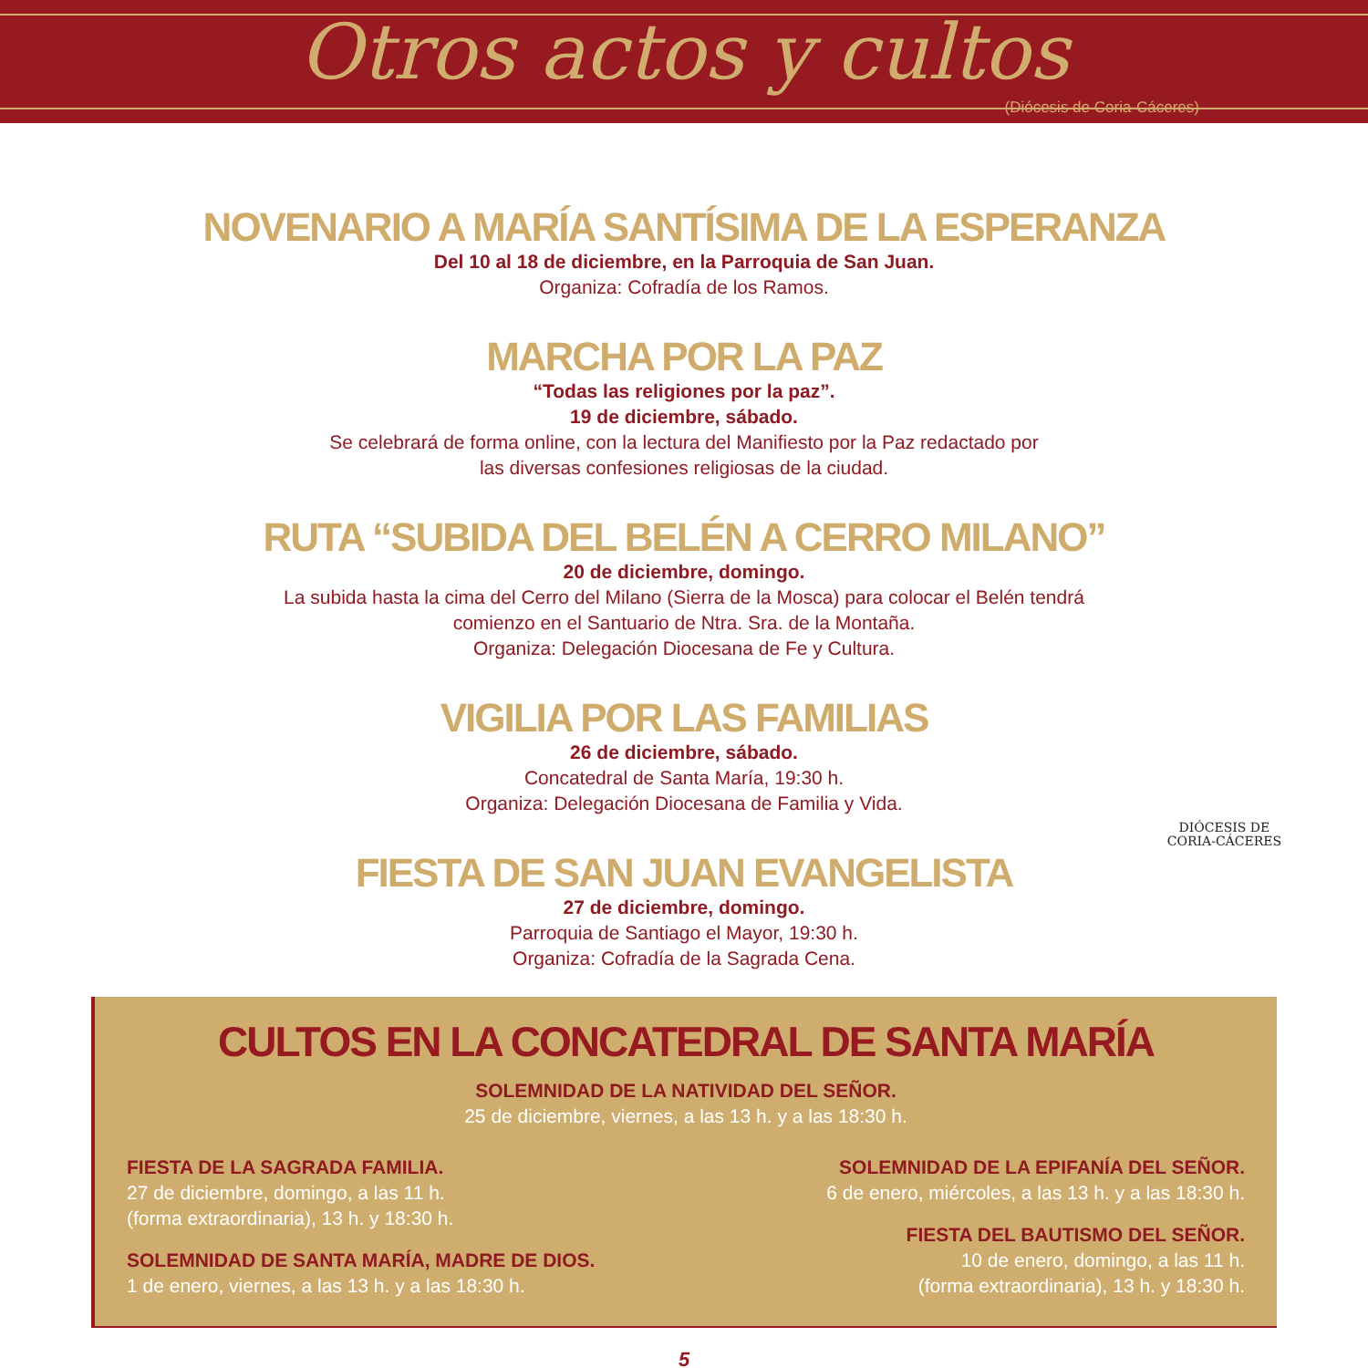Otros actos y cultos
(Diócesis de Coria-Cáceres)
NOVENARIO A MARÍA SANTÍSIMA DE LA ESPERANZA
Del 10 al 18 de diciembre, en la Parroquia de San Juan.
Organiza: Cofradía de los Ramos.
MARCHA POR LA PAZ
“Todas las religiones por la paz”.
19 de diciembre, sábado.
Se celebrará de forma online, con la lectura del Manifiesto por la Paz redactado por
las diversas confesiones religiosas de la ciudad.
RUTA “SUBIDA DEL BELÉN A CERRO MILANO”
20 de diciembre, domingo.
La subida hasta la cima del Cerro del Milano (Sierra de la Mosca) para colocar el Belén tendrá
comienzo en el Santuario de Ntra. Sra. de la Montaña.
Organiza: Delegación Diocesana de Fe y Cultura.
VIGILIA POR LAS FAMILIAS
26 de diciembre, sábado.
Concatedral de Santa María, 19:30 h.
Organiza: Delegación Diocesana de Familia y Vida.
FIESTA DE SAN JUAN EVANGELISTA
27 de diciembre, domingo.
Parroquia de Santiago el Mayor, 19:30 h.
Organiza: Cofradía de la Sagrada Cena.
DIÓCESIS DE
CORIA-CÁCERES
CULTOS EN LA CONCATEDRAL DE SANTA MARÍA
SOLEMNIDAD DE LA NATIVIDAD DEL SEÑOR.
25 de diciembre, viernes, a las 13 h. y a las 18:30 h.
FIESTA DE LA SAGRADA FAMILIA.
27 de diciembre, domingo, a las 11 h.
(forma extraordinaria), 13 h. y 18:30 h.
SOLEMNIDAD DE SANTA MARÍA, MADRE DE DIOS.
1 de enero, viernes, a las 13 h. y a las 18:30 h.
SOLEMNIDAD DE LA EPIFANÍA DEL SEÑOR.
6 de enero, miércoles, a las 13 h. y a las 18:30 h.
FIESTA DEL BAUTISMO DEL SEÑOR.
10 de enero, domingo, a las 11 h.
(forma extraordinaria), 13 h. y 18:30 h.
5